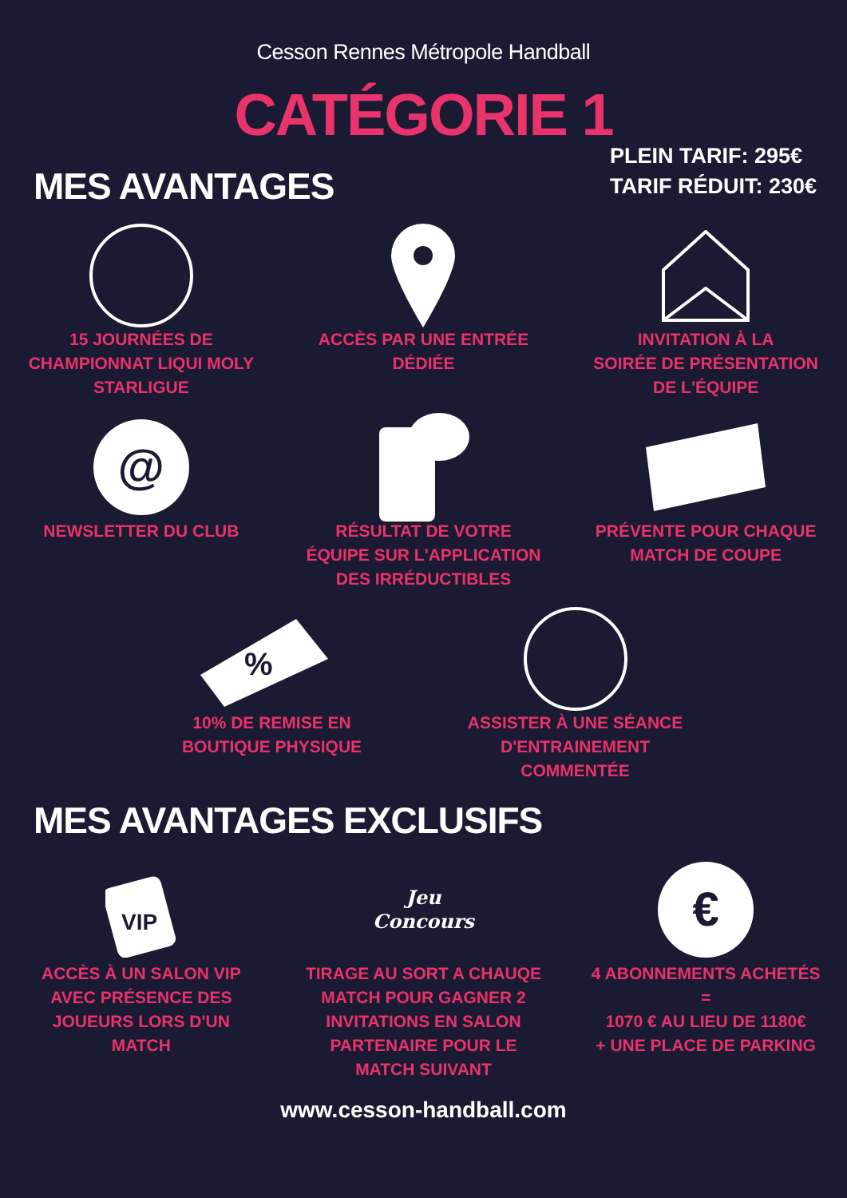Cesson Rennes Métropole Handball
CATÉGORIE 1
MES AVANTAGES
PLEIN TARIF: 295€
TARIF RÉDUIT: 230€
15 JOURNÉES DE
CHAMPIONNAT LIQUI MOLY
STARLIGUE
ACCÈS PAR UNE ENTRÉE
DÉDIÉE
INVITATION À LA
SOIRÉE DE PRÉSENTATION
DE L'ÉQUIPE
@
NEWSLETTER DU CLUB
RÉSULTAT DE VOTRE
ÉQUIPE SUR L'APPLICATION
DES IRRÉDUCTIBLES
PRÉVENTE POUR CHAQUE
MATCH DE COUPE
%
10% DE REMISE EN
BOUTIQUE PHYSIQUE
ASSISTER À UNE SÉANCE
D'ENTRAINEMENT
COMMENTÉE
MES AVANTAGES EXCLUSIFS
VIP
ACCÈS À UN SALON VIP
AVEC PRÉSENCE DES
JOUEURS LORS D'UN
MATCH
Jeu
Concours
TIRAGE AU SORT A CHAUQE
MATCH POUR GAGNER 2
INVITATIONS EN SALON
PARTENAIRE POUR LE
MATCH SUIVANT
€
4 ABONNEMENTS ACHETÉS
=
1070 € AU LIEU DE 1180€
+ UNE PLACE DE PARKING
www.cesson-handball.com